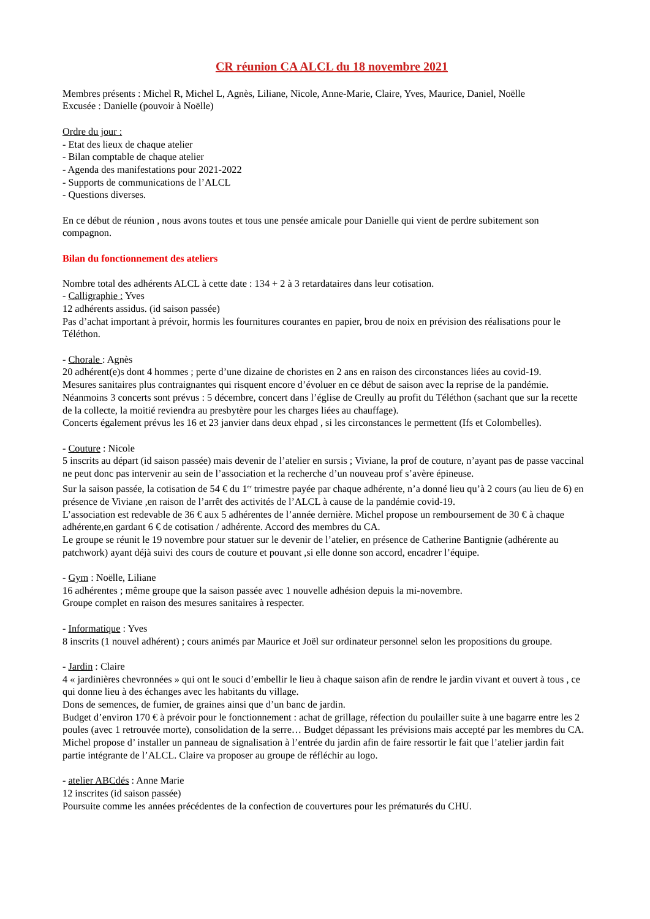CR réunion CA ALCL du 18 novembre 2021
Membres présents : Michel R, Michel L, Agnès, Liliane, Nicole, Anne-Marie, Claire, Yves, Maurice, Daniel, Noëlle
Excusée : Danielle (pouvoir à Noëlle)
Ordre du jour :
- Etat des lieux de chaque atelier
- Bilan comptable de chaque atelier
- Agenda des manifestations pour 2021-2022
- Supports de communications de l’ALCL
- Questions diverses.
En ce début de réunion , nous avons toutes et tous une pensée amicale pour Danielle qui vient de perdre subitement son compagnon.
Bilan du fonctionnement des ateliers
Nombre total des adhérents ALCL à cette date : 134 + 2 à 3 retardataires dans leur cotisation.
- Calligraphie : Yves
12 adhérents assidus. (id saison passée)
Pas d’achat important à prévoir, hormis les fournitures courantes en papier, brou de noix en prévision des réalisations pour le Téléthon.
- Chorale : Agnès
20 adhérent(e)s dont 4 hommes ; perte d’une dizaine de choristes en 2 ans en raison des circonstances liées au covid-19.
Mesures sanitaires plus contraignantes qui risquent encore d’évoluer en ce début de saison avec la reprise de la pandémie.
Néanmoins 3 concerts sont prévus : 5 décembre, concert dans l’église de Creully au profit du Téléthon (sachant que sur la recette de la collecte, la moitié reviendra au presbytère pour les charges liées au chauffage).
Concerts également prévus les 16 et 23 janvier dans deux ehpad , si les circonstances le permettent (Ifs et Colombelles).
- Couture : Nicole
5 inscrits au départ (id saison passée) mais devenir de l’atelier en sursis ; Viviane, la prof de couture, n’ayant pas de passe vaccinal ne peut donc pas intervenir au sein de l’association et la recherche d’un nouveau prof s’avère épineuse.
Sur la saison passée, la cotisation de 54 € du 1<sup>er</sup> trimestre payée par chaque adhérente, n’a donné lieu qu’à 2 cours (au lieu de 6) en présence de Viviane ,en raison de l’arrêt des activités de l’ALCL à cause de la pandémie covid-19.
L’association est redevable de 36 € aux 5 adhérentes de l’année dernière. Michel propose un remboursement de 30 € à chaque adhérente,en gardant 6 € de cotisation / adhérente. Accord des membres du CA.
Le groupe se réunit le 19 novembre pour statuer sur le devenir de l’atelier, en présence de Catherine Bantignie (adhérente au patchwork) ayant déjà suivi des cours de couture et pouvant ,si elle donne son accord, encadrer l’équipe.
- Gym : Noëlle, Liliane
16 adhérentes ; même groupe que la saison passée avec 1 nouvelle adhésion depuis la mi-novembre.
Groupe complet en raison des mesures sanitaires à respecter.
- Informatique : Yves
8 inscrits (1 nouvel adhérent) ; cours animés par Maurice et Joël sur ordinateur personnel selon les propositions du groupe.
- Jardin : Claire
4 « jardinières chevronnées » qui ont le souci d’embellir le lieu à chaque saison afin de rendre le jardin vivant et ouvert à tous , ce qui donne lieu à des échanges avec les habitants du village.
Dons de semences, de fumier, de graines ainsi que d’un banc de jardin.
Budget d’environ 170 € à prévoir pour le fonctionnement : achat de grillage, réfection du poulailler suite à une bagarre entre les 2 poules (avec 1 retrouvée morte), consolidation de la serre… Budget dépassant les prévisions mais accepté par les membres du CA.
Michel propose d’ installer un panneau de signalisation à l’entrée du jardin afin de faire ressortir le fait que l’atelier jardin fait partie intégrante de l’ALCL. Claire va proposer au groupe de réfléchir au logo.
- atelier ABCdés : Anne Marie
12 inscrites (id saison passée)
Poursuite comme les années précédentes de la confection de couvertures pour les prématurés du CHU.